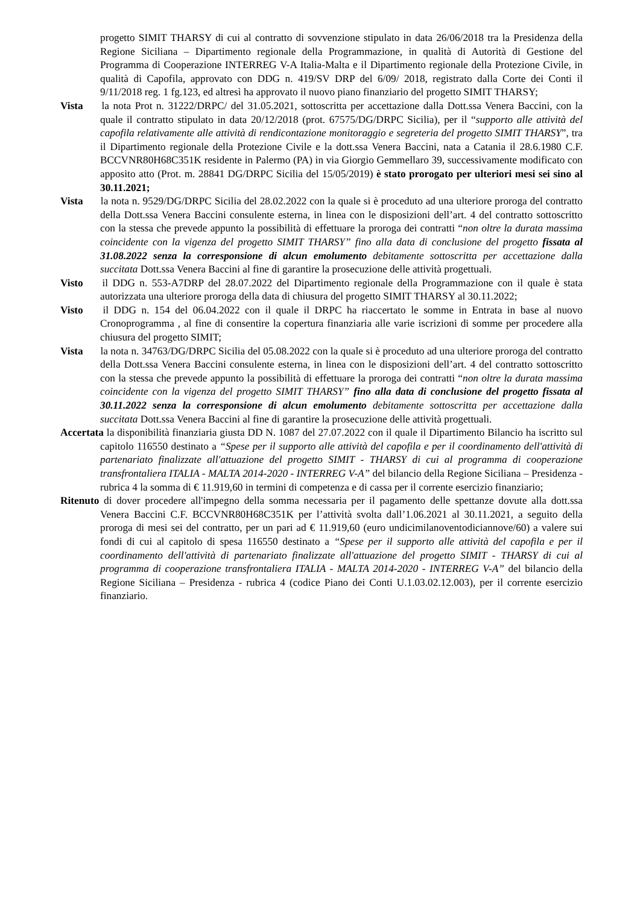progetto SIMIT THARSY di cui al contratto di sovvenzione stipulato in data 26/06/2018 tra la Presidenza della Regione Siciliana – Dipartimento regionale della Programmazione, in qualità di Autorità di Gestione del Programma di Cooperazione INTERREG V-A Italia-Malta e il Dipartimento regionale della Protezione Civile, in qualità di Capofila, approvato con DDG n. 419/SV DRP del 6/09/ 2018, registrato dalla Corte dei Conti il 9/11/2018 reg. 1 fg.123, ed altresì ha approvato il nuovo piano finanziario del progetto SIMIT THARSY;
Vista la nota Prot n. 31222/DRPC/ del 31.05.2021, sottoscritta per accettazione dalla Dott.ssa Venera Baccini, con la quale il contratto stipulato in data 20/12/2018 (prot. 67575/DG/DRPC Sicilia), per il “supporto alle attività del capofila relativamente alle attività di rendicontazione monitoraggio e segreteria del progetto SIMIT THARSY”, tra il Dipartimento regionale della Protezione Civile e la dott.ssa Venera Baccini, nata a Catania il 28.6.1980 C.F. BCCVNR80H68C351K residente in Palermo (PA) in via Giorgio Gemmellaro 39, successivamente modificato con apposito atto (Prot. m. 28841 DG/DRPC Sicilia del 15/05/2019) è stato prorogato per ulteriori mesi sei sino al 30.11.2021;
Vista la nota n. 9529/DG/DRPC Sicilia del 28.02.2022 con la quale si è proceduto ad una ulteriore proroga del contratto della Dott.ssa Venera Baccini consulente esterna, in linea con le disposizioni dell’art. 4 del contratto sottoscritto con la stessa che prevede appunto la possibilità di effettuare la proroga dei contratti “non oltre la durata massima coincidente con la vigenza del progetto SIMIT THARSY” fino alla data di conclusione del progetto fissata al 31.08.2022 senza la corresponsione di alcun emolumento debitamente sottoscritta per accettazione dalla succitata Dott.ssa Venera Baccini al fine di garantire la prosecuzione delle attività progettuali.
Visto il DDG n. 553-A7DRP del 28.07.2022 del Dipartimento regionale della Programmazione con il quale è stata autorizzata una ulteriore proroga della data di chiusura del progetto SIMIT THARSY al 30.11.2022;
Visto il DDG n. 154 del 06.04.2022 con il quale il DRPC ha riaccertato le somme in Entrata in base al nuovo Cronoprogramma , al fine di consentire la copertura finanziaria alle varie iscrizioni di somme per procedere alla chiusura del progetto SIMIT;
Vista la nota n. 34763/DG/DRPC Sicilia del 05.08.2022 con la quale si è proceduto ad una ulteriore proroga del contratto della Dott.ssa Venera Baccini consulente esterna, in linea con le disposizioni dell’art. 4 del contratto sottoscritto con la stessa che prevede appunto la possibilità di effettuare la proroga dei contratti “non oltre la durata massima coincidente con la vigenza del progetto SIMIT THARSY” fino alla data di conclusione del progetto fissata al 30.11.2022 senza la corresponsione di alcun emolumento debitamente sottoscritta per accettazione dalla succitata Dott.ssa Venera Baccini al fine di garantire la prosecuzione delle attività progettuali.
Accertata la disponibilità finanziaria giusta DD N. 1087 del 27.07.2022 con il quale il Dipartimento Bilancio ha iscritto sul capitolo 116550 destinato a “Spese per il supporto alle attività del capofila e per il coordinamento dell'attività di partenariato finalizzate all'attuazione del progetto SIMIT - THARSY di cui al programma di cooperazione transfrontaliera ITALIA - MALTA 2014-2020 - INTERREG V-A” del bilancio della Regione Siciliana – Presidenza - rubrica 4 la somma di € 11.919,60 in termini di competenza e di cassa per il corrente esercizio finanziario;
Ritenuto di dover procedere all'impegno della somma necessaria per il pagamento delle spettanze dovute alla dott.ssa Venera Baccini C.F. BCCVNR80H68C351K per l’attività svolta dall’1.06.2021 al 30.11.2021, a seguito della proroga di mesi sei del contratto, per un pari ad € 11.919,60 (euro undicimilanoventodiciannove/60) a valere sui fondi di cui al capitolo di spesa 116550 destinato a “Spese per il supporto alle attività del capofila e per il coordinamento dell'attività di partenariato finalizzate all'attuazione del progetto SIMIT - THARSY di cui al programma di cooperazione transfrontaliera ITALIA - MALTA 2014-2020 - INTERREG V-A” del bilancio della Regione Siciliana – Presidenza - rubrica 4 (codice Piano dei Conti U.1.03.02.12.003), per il corrente esercizio finanziario.